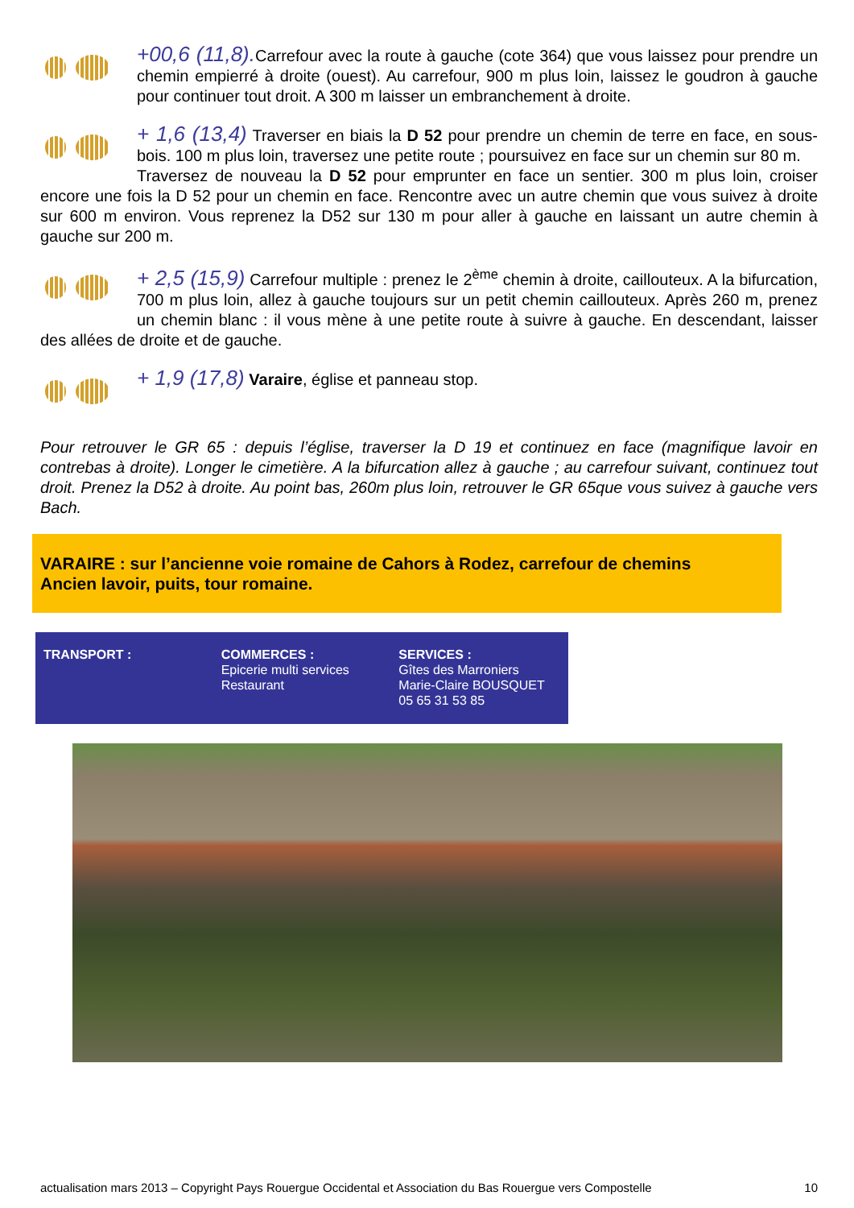+00,6 (11,8). Carrefour avec la route à gauche (cote 364) que vous laissez pour prendre un chemin empierré à droite (ouest). Au carrefour, 900 m plus loin, laissez le goudron à gauche pour continuer tout droit. A 300 m laisser un embranchement à droite.
+ 1,6 (13,4) Traverser en biais la D 52 pour prendre un chemin de terre en face, en sous-bois. 100 m plus loin, traversez une petite route ; poursuivez en face sur un chemin sur 80 m.
Traversez de nouveau la D 52 pour emprunter en face un sentier. 300 m plus loin, croiser encore une fois la D 52 pour un chemin en face. Rencontre avec un autre chemin que vous suivez à droite sur 600 m environ. Vous reprenez la D52 sur 130 m pour aller à gauche en laissant un autre chemin à gauche sur 200 m.
+ 2,5 (15,9) Carrefour multiple : prenez le 2<sup>ème</sup> chemin à droite, caillouteux. A la bifurcation, 700 m plus loin, allez à gauche toujours sur un petit chemin caillouteux. Après 260 m, prenez un chemin blanc : il vous mène à une petite route à suivre à gauche. En descendant, laisser des allées de droite et de gauche.
+ 1,9 (17,8) Varaire, église et panneau stop.
Pour retrouver le GR 65 : depuis l’église, traverser la D 19 et continuez en face (magnifique lavoir en contrebas à droite). Longer le cimetière. A la bifurcation allez à gauche ; au carrefour suivant, continuez tout droit. Prenez la D52 à droite. Au point bas, 260m plus loin, retrouver le GR 65que vous suivez à gauche vers Bach.
VARAIRE : sur l’ancienne voie romaine de Cahors à Rodez, carrefour de chemins
Ancien lavoir, puits, tour romaine.
| TRANSPORT : | COMMERCES : Epicerie multi services Restaurant | SERVICES : Gîtes des Marroniers Marie-Claire BOUSQUET 05 65 31 53 85 |
actualisation mars 2013 – Copyright Pays Rouergue Occidental et Association du Bas Rouergue vers Compostelle 10